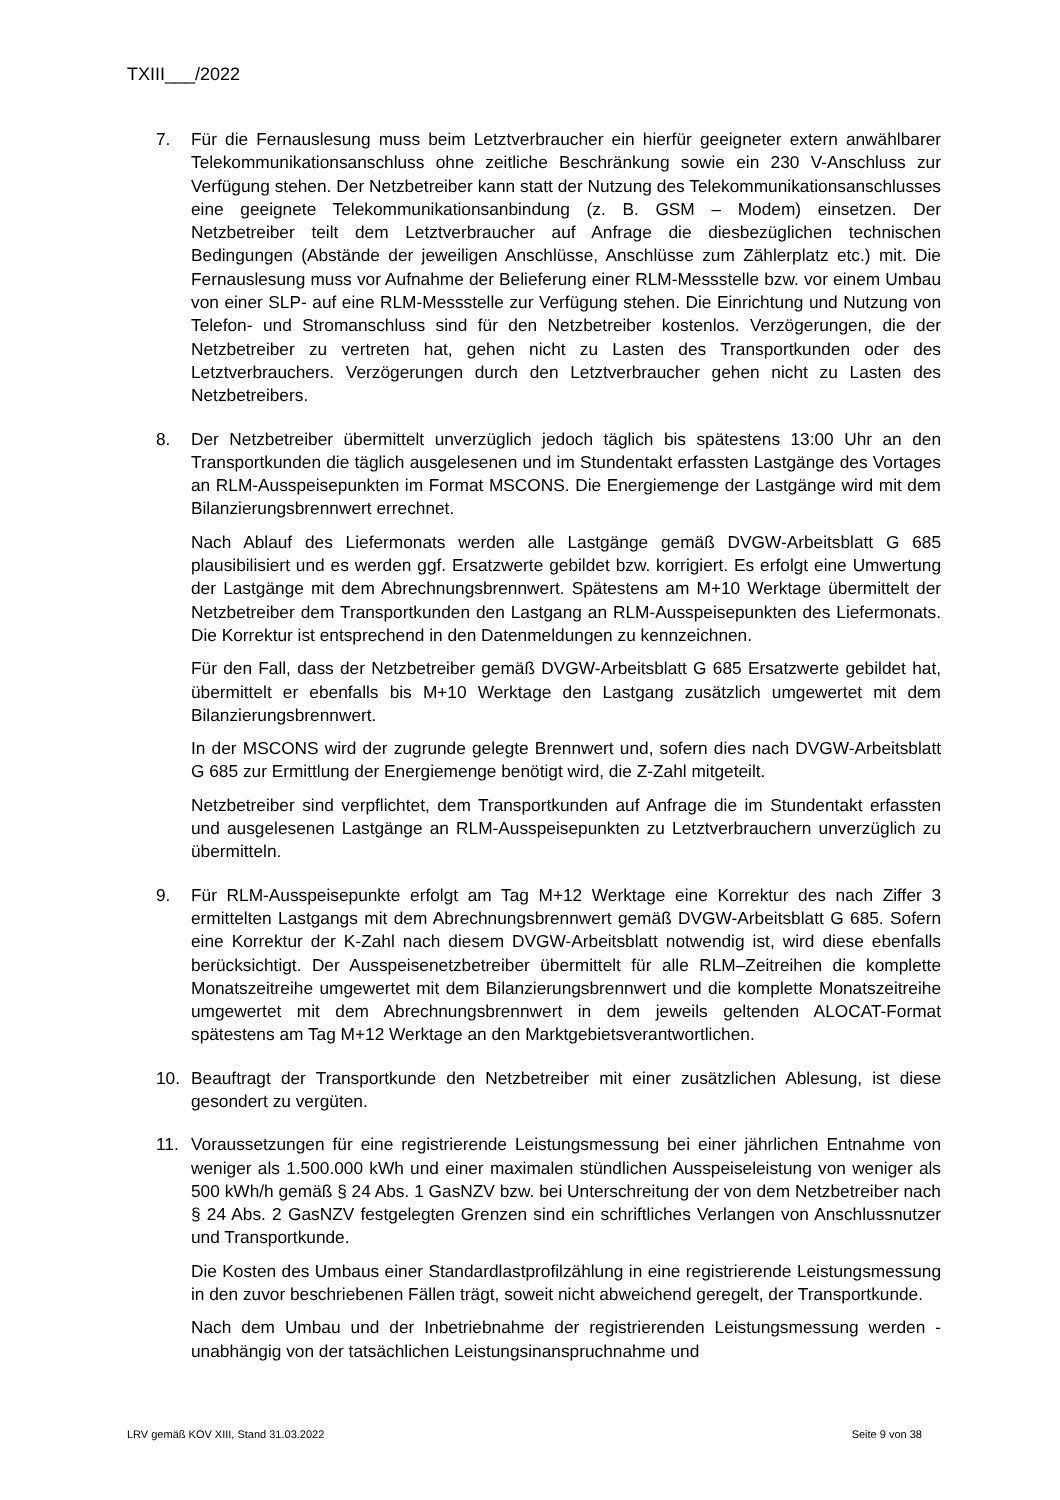TXIII___/2022
7. Für die Fernauslesung muss beim Letztverbraucher ein hierfür geeigneter extern anwählbarer Telekommunikationsanschluss ohne zeitliche Beschränkung sowie ein 230 V-Anschluss zur Verfügung stehen. Der Netzbetreiber kann statt der Nutzung des Telekommunikationsanschlusses eine geeignete Telekommunikationsanbindung (z. B. GSM – Modem) einsetzen. Der Netzbetreiber teilt dem Letztverbraucher auf Anfrage die diesbezüglichen technischen Bedingungen (Abstände der jeweiligen Anschlüsse, Anschlüsse zum Zählerplatz etc.) mit. Die Fernauslesung muss vor Aufnahme der Belieferung einer RLM-Messstelle bzw. vor einem Umbau von einer SLP- auf eine RLM-Messstelle zur Verfügung stehen. Die Einrichtung und Nutzung von Telefon- und Stromanschluss sind für den Netzbetreiber kostenlos. Verzögerungen, die der Netzbetreiber zu vertreten hat, gehen nicht zu Lasten des Transportkunden oder des Letztverbrauchers. Verzögerungen durch den Letztverbraucher gehen nicht zu Lasten des Netzbetreibers.
8. Der Netzbetreiber übermittelt unverzüglich jedoch täglich bis spätestens 13:00 Uhr an den Transportkunden die täglich ausgelesenen und im Stundentakt erfassten Lastgänge des Vortages an RLM-Ausspeisepunkten im Format MSCONS. Die Energiemenge der Lastgänge wird mit dem Bilanzierungsbrennwert errechnet.
Nach Ablauf des Liefermonats werden alle Lastgänge gemäß DVGW-Arbeitsblatt G 685 plausibilisiert und es werden ggf. Ersatzwerte gebildet bzw. korrigiert. Es erfolgt eine Umwertung der Lastgänge mit dem Abrechnungsbrennwert. Spätestens am M+10 Werktage übermittelt der Netzbetreiber dem Transportkunden den Lastgang an RLM-Ausspeisepunkten des Liefermonats. Die Korrektur ist entsprechend in den Datenmeldungen zu kennzeichnen.
Für den Fall, dass der Netzbetreiber gemäß DVGW-Arbeitsblatt G 685 Ersatzwerte gebildet hat, übermittelt er ebenfalls bis M+10 Werktage den Lastgang zusätzlich umgewertet mit dem Bilanzierungsbrennwert.
In der MSCONS wird der zugrunde gelegte Brennwert und, sofern dies nach DVGW-Arbeitsblatt G 685 zur Ermittlung der Energiemenge benötigt wird, die Z-Zahl mitgeteilt.
Netzbetreiber sind verpflichtet, dem Transportkunden auf Anfrage die im Stundentakt erfassten und ausgelesenen Lastgänge an RLM-Ausspeisepunkten zu Letztverbrauchern unverzüglich zu übermitteln.
9. Für RLM-Ausspeisepunkte erfolgt am Tag M+12 Werktage eine Korrektur des nach Ziffer 3 ermittelten Lastgangs mit dem Abrechnungsbrennwert gemäß DVGW-Arbeitsblatt G 685. Sofern eine Korrektur der K-Zahl nach diesem DVGW-Arbeitsblatt notwendig ist, wird diese ebenfalls berücksichtigt. Der Ausspeisenetzbetreiber übermittelt für alle RLM–Zeitreihen die komplette Monatszeitreihe umgewertet mit dem Bilanzierungsbrennwert und die komplette Monatszeitreihe umgewertet mit dem Abrechnungsbrennwert in dem jeweils geltenden ALOCAT-Format spätestens am Tag M+12 Werktage an den Marktgebietsverantwortlichen.
10. Beauftragt der Transportkunde den Netzbetreiber mit einer zusätzlichen Ablesung, ist diese gesondert zu vergüten.
11. Voraussetzungen für eine registrierende Leistungsmessung bei einer jährlichen Entnahme von weniger als 1.500.000 kWh und einer maximalen stündlichen Ausspeiseleistung von weniger als 500 kWh/h gemäß § 24 Abs. 1 GasNZV bzw. bei Unterschreitung der von dem Netzbetreiber nach § 24 Abs. 2 GasNZV festgelegten Grenzen sind ein schriftliches Verlangen von Anschlussnutzer und Transportkunde.
Die Kosten des Umbaus einer Standardlastprofilzählung in eine registrierende Leistungsmessung in den zuvor beschriebenen Fällen trägt, soweit nicht abweichend geregelt, der Transportkunde.
Nach dem Umbau und der Inbetriebnahme der registrierenden Leistungsmessung werden - unabhängig von der tatsächlichen Leistungsinanspruchnahme und
LRV gemäß KOV XIII, Stand 31.03.2022 Seite 9 von 38